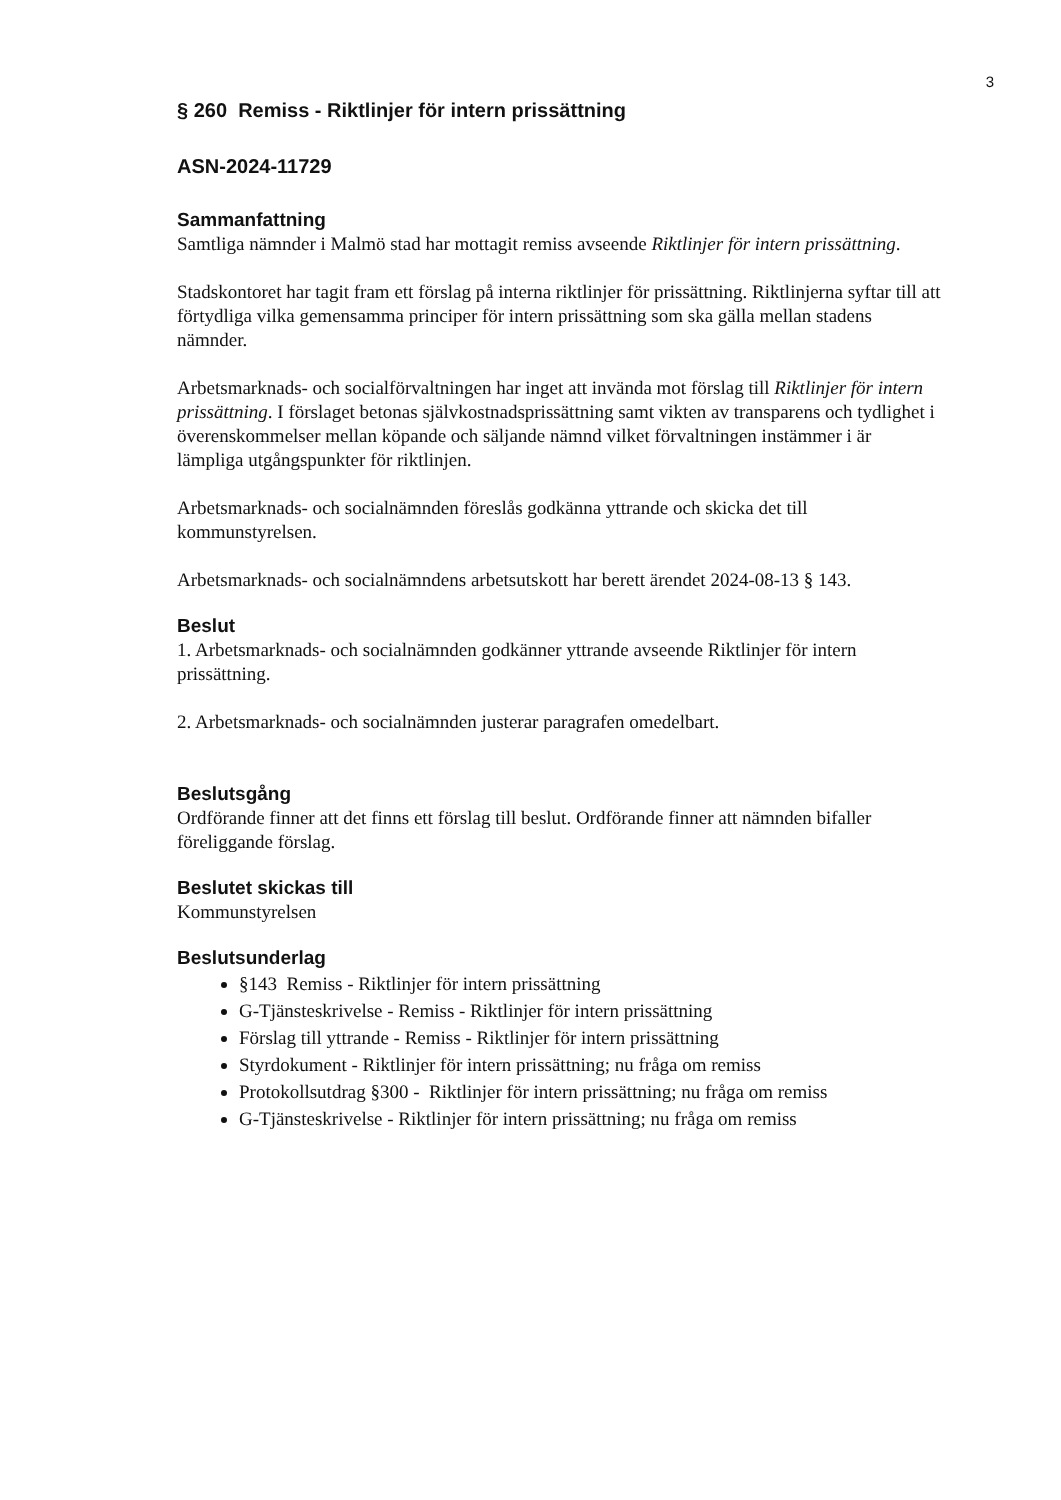3
§ 260 Remiss - Riktlinjer för intern prissättning
ASN-2024-11729
Sammanfattning
Samtliga nämnder i Malmö stad har mottagit remiss avseende Riktlinjer för intern prissättning.
Stadskontoret har tagit fram ett förslag på interna riktlinjer för prissättning. Riktlinjerna syftar till att förtydliga vilka gemensamma principer för intern prissättning som ska gälla mellan stadens nämnder.
Arbetsmarknads- och socialförvaltningen har inget att invända mot förslag till Riktlinjer för intern prissättning. I förslaget betonas självkostnadsprissättning samt vikten av transparens och tydlighet i överenskommelser mellan köpande och säljande nämnd vilket förvaltningen instämmer i är lämpliga utgångspunkter för riktlinjen.
Arbetsmarknads- och socialnämnden föreslås godkänna yttrande och skicka det till kommunstyrelsen.
Arbetsmarknads- och socialnämndens arbetsutskott har berett ärendet 2024-08-13 § 143.
Beslut
1. Arbetsmarknads- och socialnämnden godkänner yttrande avseende Riktlinjer för intern prissättning.
2. Arbetsmarknads- och socialnämnden justerar paragrafen omedelbart.
Beslutsgång
Ordförande finner att det finns ett förslag till beslut. Ordförande finner att nämnden bifaller föreliggande förslag.
Beslutet skickas till
Kommunstyrelsen
Beslutsunderlag
§143 Remiss - Riktlinjer för intern prissättning
G-Tjänsteskrivelse - Remiss - Riktlinjer för intern prissättning
Förslag till yttrande - Remiss - Riktlinjer för intern prissättning
Styrdokument - Riktlinjer för intern prissättning; nu fråga om remiss
Protokollsutdrag §300 - Riktlinjer för intern prissättning; nu fråga om remiss
G-Tjänsteskrivelse - Riktlinjer för intern prissättning; nu fråga om remiss